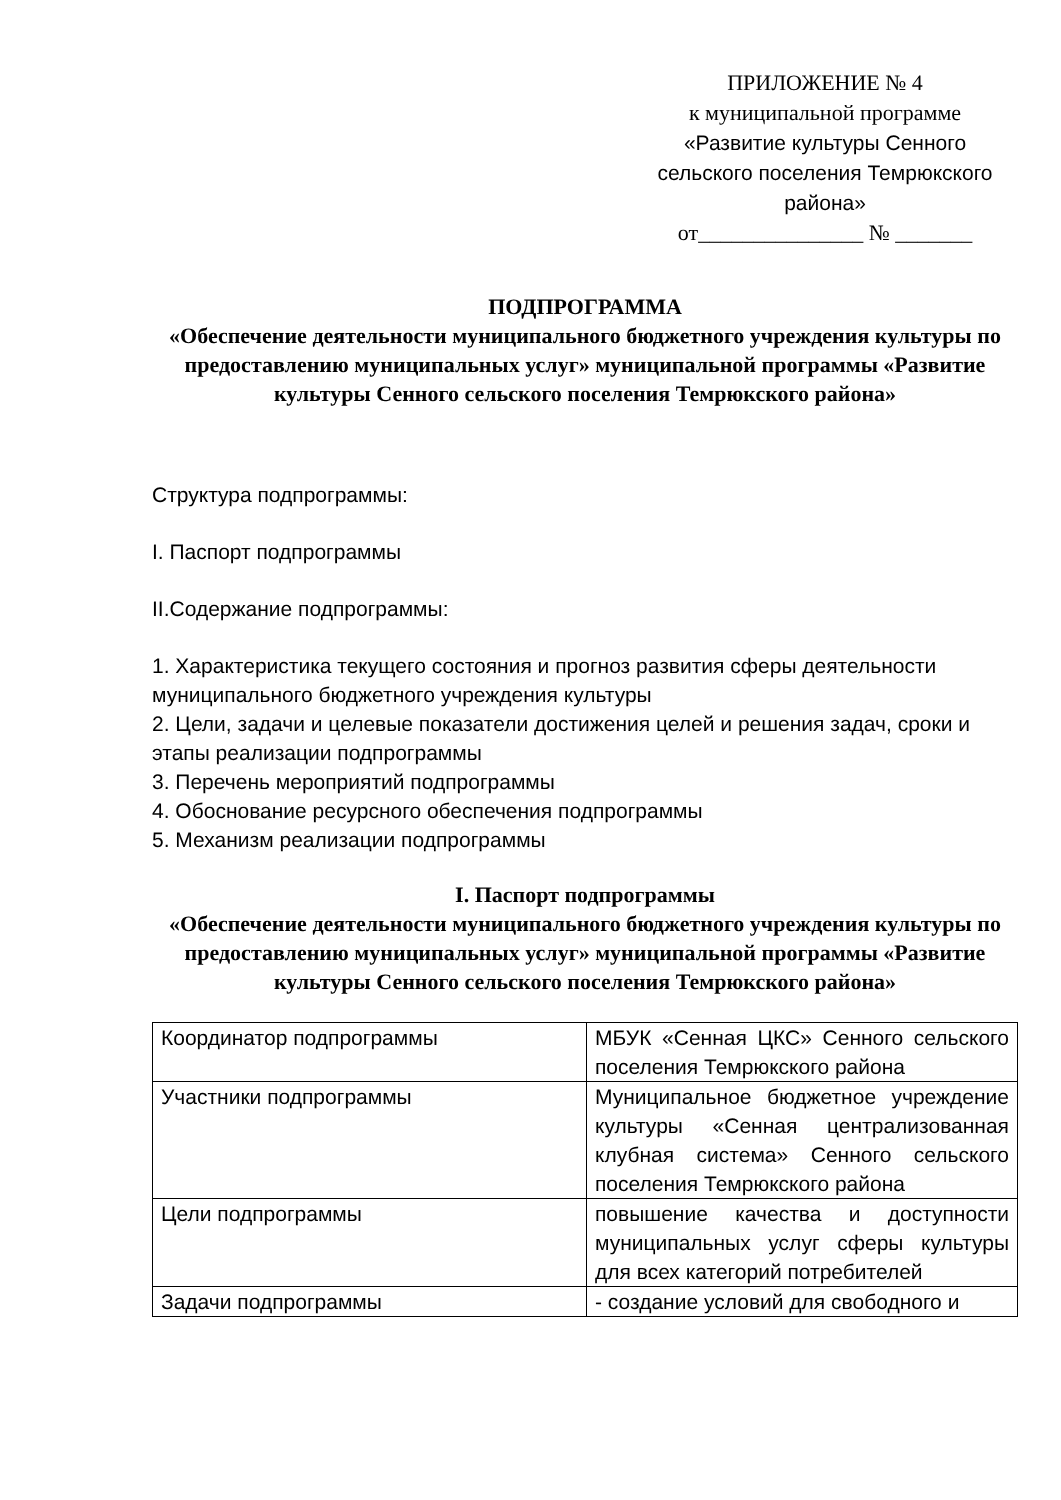ПРИЛОЖЕНИЕ № 4
к муниципальной программе
«Развитие культуры Сенного сельского поселения Темрюкского района»
от_______________ № _______
ПОДПРОГРАММА
«Обеспечение деятельности муниципального бюджетного учреждения культуры по предоставлению муниципальных услуг» муниципальной программы «Развитие культуры Сенного сельского поселения Темрюкского района»
Структура подпрограммы:
I. Паспорт подпрограммы
II.Содержание подпрограммы:
1. Характеристика текущего состояния и прогноз развития сферы деятельности муниципального бюджетного учреждения культуры
2. Цели, задачи и целевые показатели достижения целей и решения задач, сроки и этапы реализации подпрограммы
3. Перечень мероприятий подпрограммы
4. Обоснование ресурсного обеспечения подпрограммы
5. Механизм реализации подпрограммы
I. Паспорт подпрограммы
«Обеспечение деятельности муниципального бюджетного учреждения культуры по предоставлению муниципальных услуг» муниципальной программы «Развитие культуры Сенного сельского поселения Темрюкского района»
| Координатор подпрограммы | МБУК «Сенная ЦКС» Сенного сельского поселения Темрюкского района |
| Участники подпрограммы | Муниципальное бюджетное учреждение культуры «Сенная централизованная клубная система» Сенного сельского поселения Темрюкского района |
| Цели подпрограммы | повышение качества и доступности муниципальных услуг сферы культуры для всех категорий потребителей |
| Задачи подпрограммы | - создание условий для свободного и |